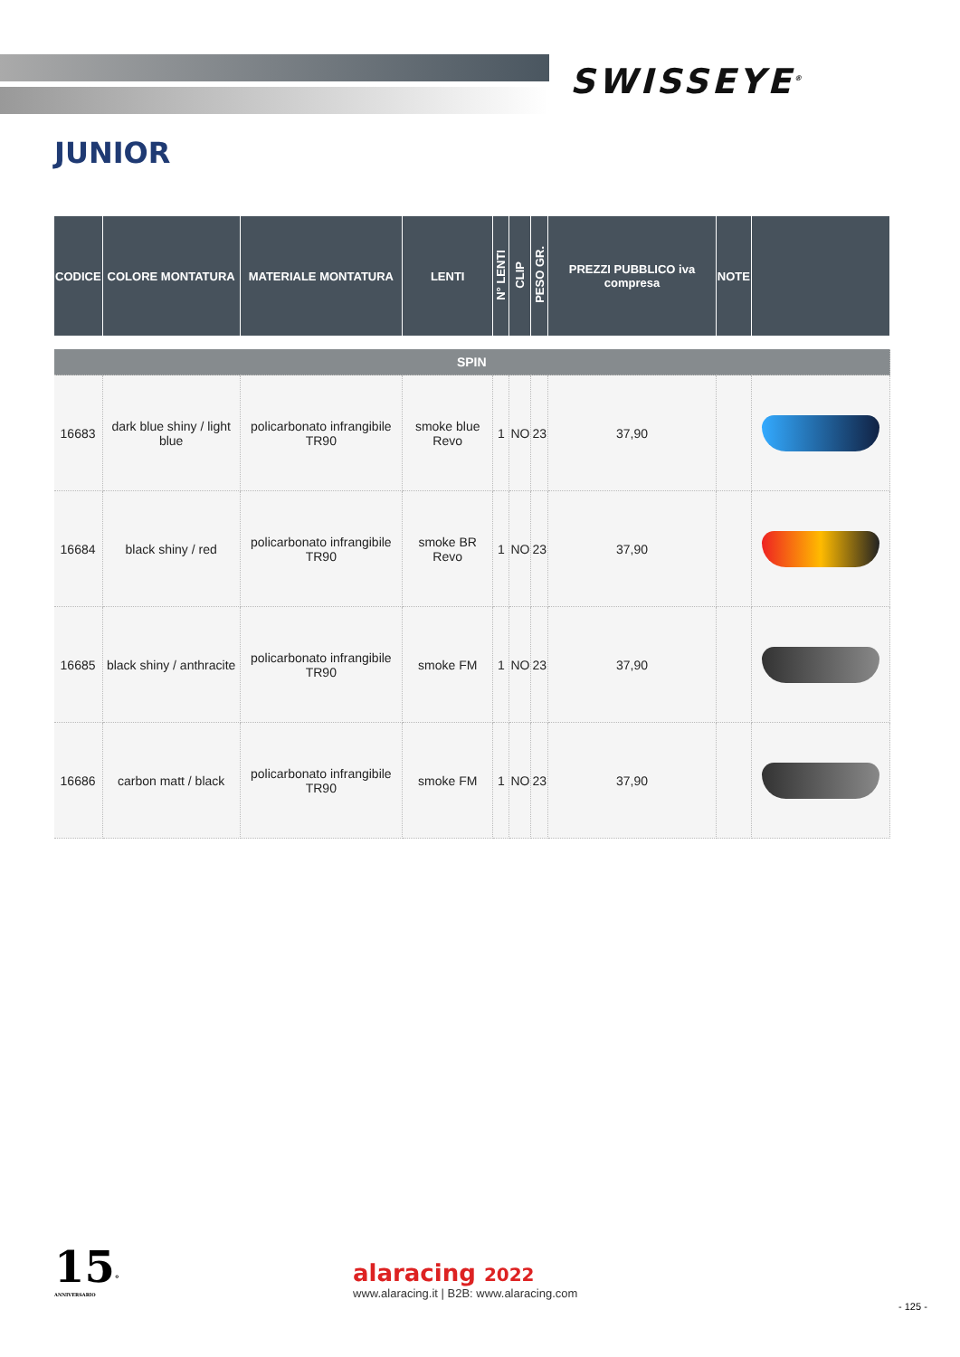SWISSEYE<sup>®</sup>
JUNIOR
| CODICE | COLORE MONTATURA | MATERIALE MONTATURA | LENTI | N° LENTI | CLIP | PESO GR. | PREZZI PUBBLICO iva compresa | NOTE | |
| --- | --- | --- | --- | --- | --- | --- | --- | --- | --- |
| SPIN | | | | | | | | | |
| 16683 | dark blue shiny / light blue | policarbonato infrangibile TR90 | smoke blue Revo | 1 | NO | 23 | 37,90 | | |
| 16684 | black shiny / red | policarbonato infrangibile TR90 | smoke BR Revo | 1 | NO | 23 | 37,90 | | |
| 16685 | black shiny / anthracite | policarbonato infrangibile TR90 | smoke FM | 1 | NO | 23 | 37,90 | | |
| 16686 | carbon matt / black | policarbonato infrangibile TR90 | smoke FM | 1 | NO | 23 | 37,90 | | |
15°
ANNIVERSARIO
alaracing 2022
www.alaracing.it | B2B: www.alaracing.com
- 125 -